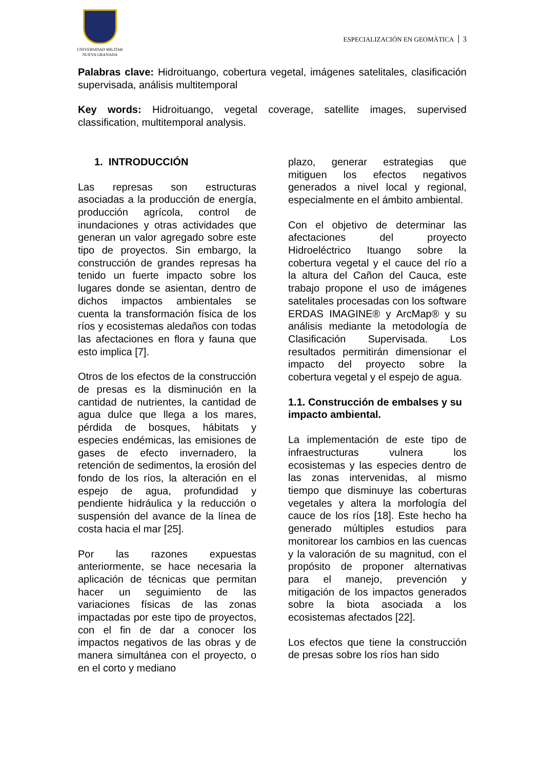UNIVERSIDAD MILITAR
NUEVA GRANADA
ESPECIALIZACIÓN EN GEOMÀTICA 3
Palabras clave: Hidroituango, cobertura vegetal, imágenes satelitales, clasificación supervisada, análisis multitemporal
Key words: Hidroituango, vegetal coverage, satellite images, supervised classification, multitemporal analysis.
1. INTRODUCCIÓN
Las represas son estructuras asociadas a la producción de energía, producción agrícola, control de inundaciones y otras actividades que generan un valor agregado sobre este tipo de proyectos. Sin embargo, la construcción de grandes represas ha tenido un fuerte impacto sobre los lugares donde se asientan, dentro de dichos impactos ambientales se cuenta la transformación física de los ríos y ecosistemas aledaños con todas las afectaciones en flora y fauna que esto implica [7].
Otros de los efectos de la construcción de presas es la disminución en la cantidad de nutrientes, la cantidad de agua dulce que llega a los mares, pérdida de bosques, hábitats y especies endémicas, las emisiones de gases de efecto invernadero, la retención de sedimentos, la erosión del fondo de los ríos, la alteración en el espejo de agua, profundidad y pendiente hidráulica y la reducción o suspensión del avance de la línea de costa hacia el mar [25].
Por las razones expuestas anteriormente, se hace necesaria la aplicación de técnicas que permitan hacer un seguimiento de las variaciones físicas de las zonas impactadas por este tipo de proyectos, con el fin de dar a conocer los impactos negativos de las obras y de manera simultánea con el proyecto, o en el corto y mediano
plazo, generar estrategias que mitiguen los efectos negativos generados a nivel local y regional, especialmente en el ámbito ambiental.
Con el objetivo de determinar las afectaciones del proyecto Hidroeléctrico Ituango sobre la cobertura vegetal y el cauce del río a la altura del Cañon del Cauca, este trabajo propone el uso de imágenes satelitales procesadas con los software ERDAS IMAGINE® y ArcMap® y su análisis mediante la metodología de Clasificación Supervisada. Los resultados permitirán dimensionar el impacto del proyecto sobre la cobertura vegetal y el espejo de agua.
1.1. Construcción de embalses y su impacto ambiental.
La implementación de este tipo de infraestructuras vulnera los ecosistemas y las especies dentro de las zonas intervenidas, al mismo tiempo que disminuye las coberturas vegetales y altera la morfología del cauce de los ríos [18]. Este hecho ha generado múltiples estudios para monitorear los cambios en las cuencas y la valoración de su magnitud, con el propósito de proponer alternativas para el manejo, prevención y mitigación de los impactos generados sobre la biota asociada a los ecosistemas afectados [22].
Los efectos que tiene la construcción de presas sobre los ríos han sido